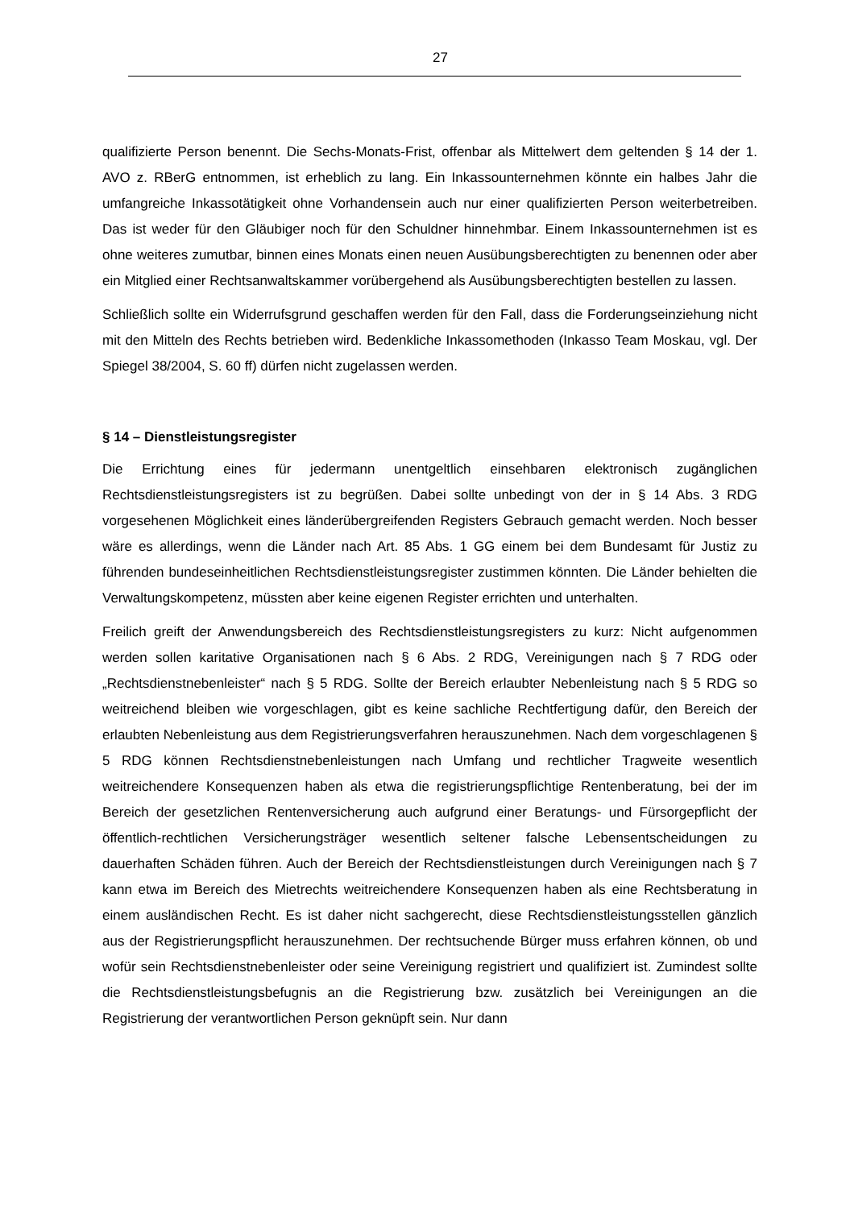27
qualifizierte Person benennt. Die Sechs-Monats-Frist, offenbar als Mittelwert dem geltenden § 14 der 1. AVO z. RBerG entnommen, ist erheblich zu lang. Ein Inkassounternehmen könnte ein halbes Jahr die umfangreiche Inkassotätigkeit ohne Vorhandensein auch nur einer qualifizierten Person weiterbetreiben. Das ist weder für den Gläubiger noch für den Schuldner hinnehmbar. Einem Inkassounternehmen ist es ohne weiteres zumutbar, binnen eines Monats einen neuen Ausübungsberechtigten zu benennen oder aber ein Mitglied einer Rechtsanwaltskammer vorübergehend als Ausübungsberechtigten bestellen zu lassen.
Schließlich sollte ein Widerrufsgrund geschaffen werden für den Fall, dass die Forderungseinziehung nicht mit den Mitteln des Rechts betrieben wird. Bedenkliche Inkassomethoden (Inkasso Team Moskau, vgl. Der Spiegel 38/2004, S. 60 ff) dürfen nicht zugelassen werden.
§ 14 – Dienstleistungsregister
Die Errichtung eines für jedermann unentgeltlich einsehbaren elektronisch zugänglichen Rechtsdienstleistungsregisters ist zu begrüßen. Dabei sollte unbedingt von der in § 14 Abs. 3 RDG vorgesehenen Möglichkeit eines länderübergreifenden Registers Gebrauch gemacht werden. Noch besser wäre es allerdings, wenn die Länder nach Art. 85 Abs. 1 GG einem bei dem Bundesamt für Justiz zu führenden bundeseinheitlichen Rechtsdienstleistungsregister zustimmen könnten. Die Länder behielten die Verwaltungskompetenz, müssten aber keine eigenen Register errichten und unterhalten.
Freilich greift der Anwendungsbereich des Rechtsdienstleistungsregisters zu kurz: Nicht aufgenommen werden sollen karitative Organisationen nach § 6 Abs. 2 RDG, Vereinigungen nach § 7 RDG oder „Rechtsdienstnebenleister“ nach § 5 RDG. Sollte der Bereich erlaubter Nebenleistung nach § 5 RDG so weitreichend bleiben wie vorgeschlagen, gibt es keine sachliche Rechtfertigung dafür, den Bereich der erlaubten Nebenleistung aus dem Registrierungsverfahren herauszunehmen. Nach dem vorgeschlagenen § 5 RDG können Rechtsdienstnebenleistungen nach Umfang und rechtlicher Tragweite wesentlich weitreichendere Konsequenzen haben als etwa die registrierungspflichtige Rentenberatung, bei der im Bereich der gesetzlichen Rentenversicherung auch aufgrund einer Beratungs- und Fürsorgepflicht der öffentlich-rechtlichen Versicherungsträger wesentlich seltener falsche Lebensentscheidungen zu dauerhaften Schäden führen. Auch der Bereich der Rechtsdienstleistungen durch Vereinigungen nach § 7 kann etwa im Bereich des Mietrechts weitreichendere Konsequenzen haben als eine Rechtsberatung in einem ausländischen Recht. Es ist daher nicht sachgerecht, diese Rechtsdienstleistungsstellen gänzlich aus der Registrierungspflicht herauszunehmen. Der rechtsuchende Bürger muss erfahren können, ob und wofür sein Rechtsdienstnebenleister oder seine Vereinigung registriert und qualifiziert ist. Zumindest sollte die Rechtsdienstleistungsbefugnis an die Registrierung bzw. zusätzlich bei Vereinigungen an die Registrierung der verantwortlichen Person geknüpft sein. Nur dann